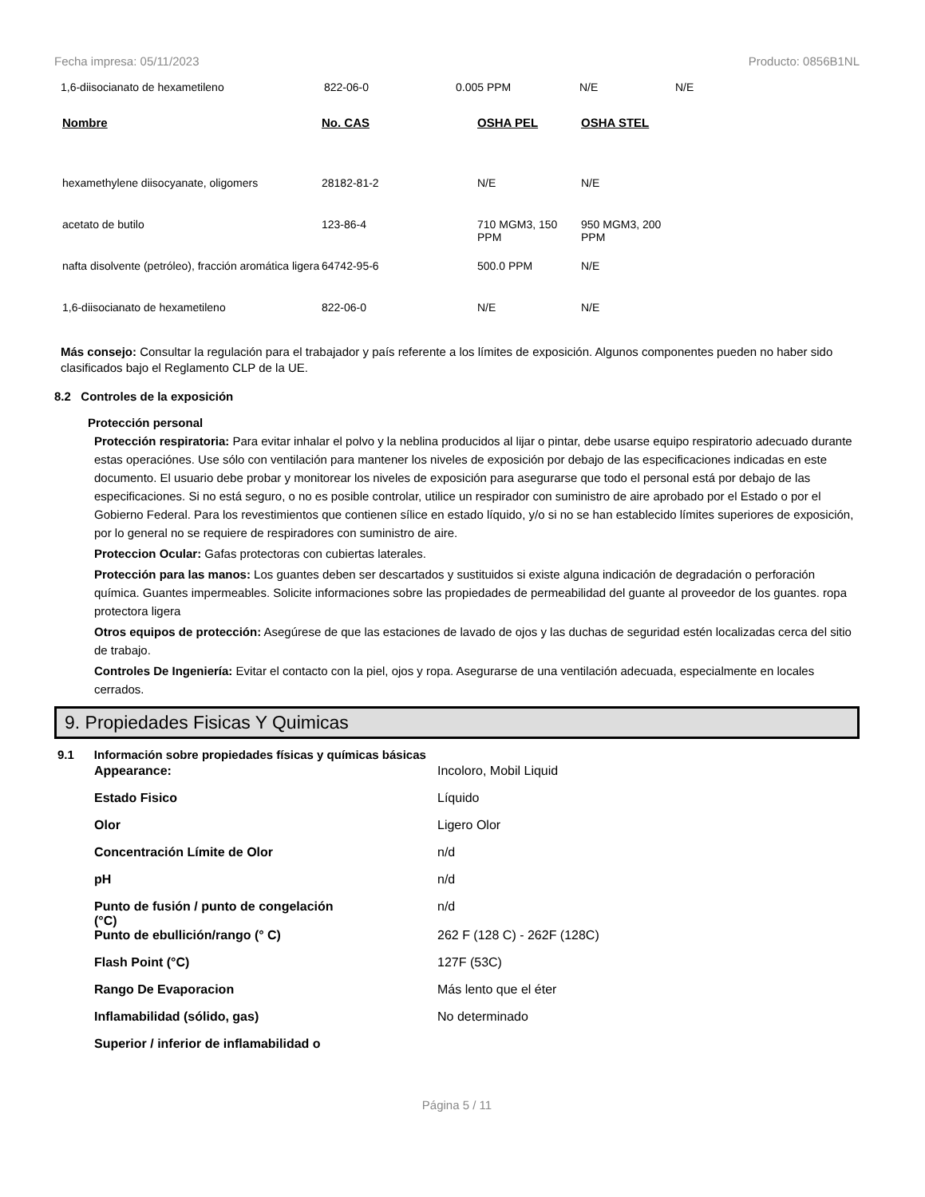Fecha impresa: 05/11/2023 Producto: 0856B1NL
| 1,6-diisocianato de hexametileno | 822-06-0 | 0.005 PPM | N/E | N/E |
| Nombre | No. CAS | OSHA PEL | OSHA STEL |
| --- | --- | --- | --- |
| hexamethylene diisocyanate, oligomers | 28182-81-2 | N/E | N/E |
| acetato de butilo | 123-86-4 | 710 MGM3, 150 PPM | 950 MGM3, 200 PPM |
| nafta disolvente (petróleo), fracción aromática ligera | 64742-95-6 | 500.0 PPM | N/E |
| 1,6-diisocianato de hexametileno | 822-06-0 | N/E | N/E |
Más consejo: Consultar la regulación para el trabajador y país referente a los límites de exposición. Algunos componentes pueden no haber sido clasificados bajo el Reglamento CLP de la UE.
8.2 Controles de la exposición
Protección personal
Protección respiratoria: Para evitar inhalar el polvo y la neblina producidos al lijar o pintar, debe usarse equipo respiratorio adecuado durante estas operaciónes. Use sólo con ventilación para mantener los niveles de exposición por debajo de las especificaciones indicadas en este documento. El usuario debe probar y monitorear los niveles de exposición para asegurarse que todo el personal está por debajo de las especificaciones. Si no está seguro, o no es posible controlar, utilice un respirador con suministro de aire aprobado por el Estado o por el Gobierno Federal. Para los revestimientos que contienen sílice en estado líquido, y/o si no se han establecido límites superiores de exposición, por lo general no se requiere de respiradores con suministro de aire.
Proteccion Ocular: Gafas protectoras con cubiertas laterales.
Protección para las manos: Los guantes deben ser descartados y sustituidos si existe alguna indicación de degradación o perforación química. Guantes impermeables. Solicite informaciones sobre las propiedades de permeabilidad del guante al proveedor de los guantes. ropa protectora ligera
Otros equipos de protección: Asegúrese de que las estaciones de lavado de ojos y las duchas de seguridad estén localizadas cerca del sitio de trabajo.
Controles De Ingeniería: Evitar el contacto con la piel, ojos y ropa. Asegurarse de una ventilación adecuada, especialmente en locales cerrados.
9. Propiedades Fisicas Y Quimicas
9.1 Información sobre propiedades físicas y químicas básicas
| Appearance: | Incoloro, Mobil Liquid |
| Estado Fisico | Líquido |
| Olor | Ligero Olor |
| Concentración Límite de Olor | n/d |
| pH | n/d |
| Punto de fusión / punto de congelación (°C) | n/d |
| Punto de ebullición/rango (° C) | 262 F (128 C) - 262F (128C) |
| Flash Point (°C) | 127F (53C) |
| Rango De Evaporacion | Más lento que el éter |
| Inflamabilidad (sólido, gas) | No determinado |
| Superior / inferior de inflamabilidad o | |
Página 5 / 11